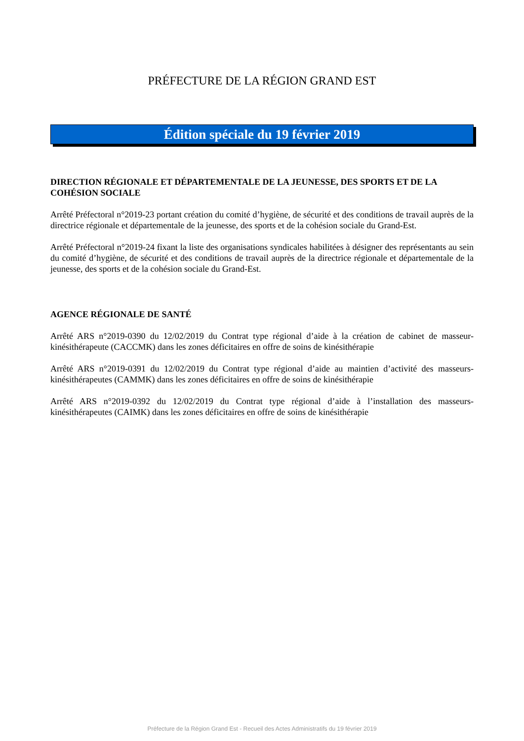PRÉFECTURE DE LA RÉGION GRAND EST
Édition spéciale du 19 février 2019
DIRECTION RÉGIONALE ET DÉPARTEMENTALE DE LA JEUNESSE, DES SPORTS ET DE LA COHÉSION SOCIALE
Arrêté Préfectoral n°2019-23 portant création du comité d’hygiène, de sécurité et des conditions de travail auprès de la directrice régionale et départementale de la jeunesse, des sports et de la cohésion sociale du Grand-Est.
Arrêté Préfectoral n°2019-24 fixant la liste des organisations syndicales habilitées à désigner des représentants au sein du comité d’hygiène, de sécurité et des conditions de travail auprès de la directrice régionale et départementale de la jeunesse, des sports et de la cohésion sociale du Grand-Est.
AGENCE RÉGIONALE DE SANTÉ
Arrêté ARS n°2019-0390 du 12/02/2019 du Contrat type régional d’aide à la création de cabinet de masseur-kinésithérapeute (CACCMK) dans les zones déficitaires en offre de soins de kinésithérapie
Arrêté ARS n°2019-0391 du 12/02/2019 du Contrat type régional d’aide au maintien d’activité des masseurs-kinésithérapeutes (CAMMK) dans les zones déficitaires en offre de soins de kinésithérapie
Arrêté ARS n°2019-0392 du 12/02/2019 du Contrat type régional d’aide à l’installation des masseurs-kinésithérapeutes (CAIMK) dans les zones déficitaires en offre de soins de kinésithérapie
Préfecture de la Région Grand Est - Recueil des Actes Administratifs du 19 février 2019